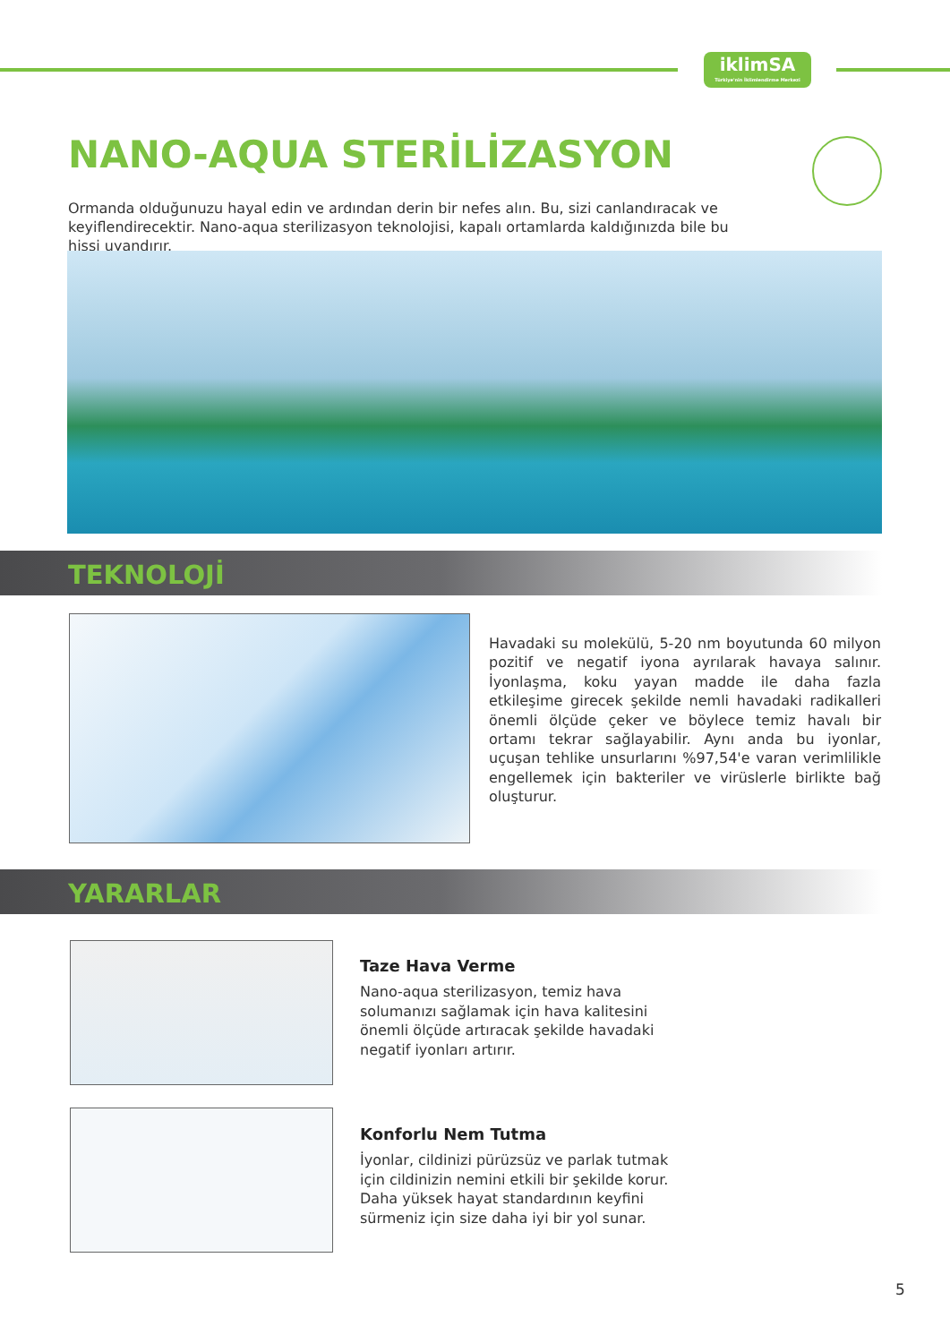iklimSA
Türkiye'nin İklimlendirme Merkezi
NANO-AQUA STERİLİZASYON
Ormanda olduğunuzu hayal edin ve ardından derin bir nefes alın. Bu, sizi canlandıracak ve keyiflendirecektir. Nano-aqua sterilizasyon teknolojisi, kapalı ortamlarda kaldığınızda bile bu hissi uyandırır.
TEKNOLOJİ
Havadaki su molekülü, 5-20 nm boyutunda 60 milyon pozitif ve negatif iyona ayrılarak havaya salınır. İyonlaşma, koku yayan madde ile daha fazla etkileşime girecek şekilde nemli havadaki radikalleri önemli ölçüde çeker ve böylece temiz havalı bir ortamı tekrar sağlayabilir. Aynı anda bu iyonlar, uçuşan tehlike unsurlarını %97,54'e varan verimlilikle engellemek için bakteriler ve virüslerle birlikte bağ oluşturur.
YARARLAR
Taze Hava Verme
Nano-aqua sterilizasyon, temiz hava solumanızı sağlamak için hava kalitesini önemli ölçüde artıracak şekilde havadaki negatif iyonları artırır.
Konforlu Nem Tutma
İyonlar, cildinizi pürüzsüz ve parlak tutmak için cildinizin nemini etkili bir şekilde korur. Daha yüksek hayat standardının keyfini sürmeniz için size daha iyi bir yol sunar.
5